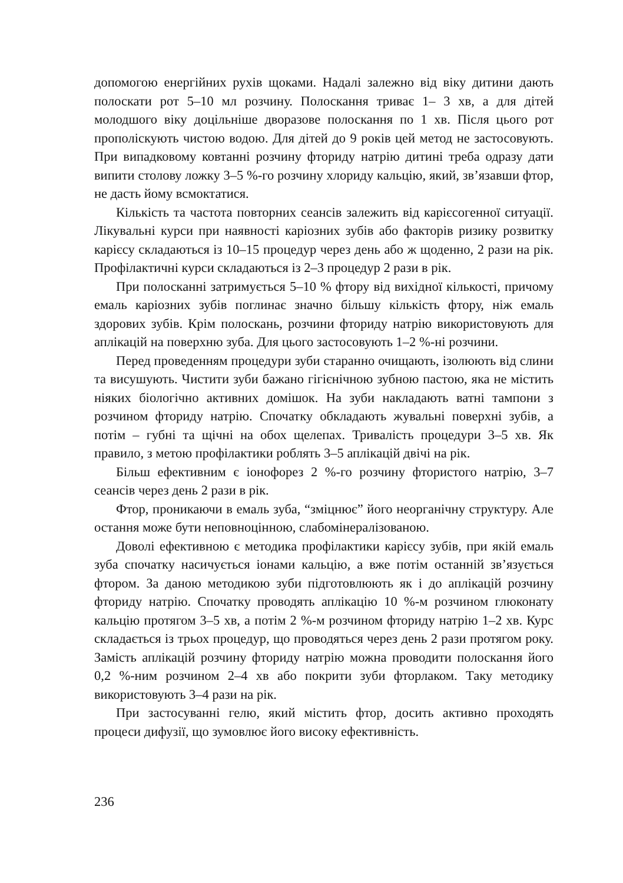допомогою енергійних рухів щоками. Надалі залежно від віку дитини дають полоскати рот 5–10 мл розчину. Полоскання триває 1– 3 хв, а для дітей молодшого віку доцільніше дворазове полоскання по 1 хв. Після цього рот прополіскують чистою водою. Для дітей до 9 років цей метод не застосовують. При випадковому ковтанні розчину фториду натрію дитині треба одразу дати випити столову ложку 3–5 %-го розчину хлориду кальцію, який, зв’язавши фтор, не дасть йому всмоктатися.
Кількість та частота повторних сеансів залежить від карієсогенної ситуації. Лікувальні курси при наявності каріозних зубів або факторів ризику розвитку карієсу складаються із 10–15 процедур через день або ж щоденно, 2 рази на рік. Профілактичні курси складаються із 2–3 процедур 2 рази в рік.
При полосканні затримується 5–10 % фтору від вихідної кількості, причому емаль каріозних зубів поглинає значно більшу кількість фтору, ніж емаль здорових зубів. Крім полоскань, розчини фториду натрію використовують для аплікацій на поверхню зуба. Для цього застосовують 1–2 %-ні розчини.
Перед проведенням процедури зуби старанно очищають, ізолюють від слини та висушують. Чистити зуби бажано гігієнічною зубною пастою, яка не містить ніяких біологічно активних домішок. На зуби накладають ватні тампони з розчином фториду натрію. Спочатку обкладають жувальні поверхні зубів, а потім – губні та щічні на обох щелепах. Тривалість процедури 3–5 хв. Як правило, з метою профілактики роблять 3–5 аплікацій двічі на рік.
Більш ефективним є іонофорез 2 %-го розчину фтористого натрію, 3–7 сеансів через день 2 рази в рік.
Фтор, проникаючи в емаль зуба, “зміцнює” його неорганічну структуру. Але остання може бути неповноцінною, слабомінералізованою.
Доволі ефективною є методика профілактики карієсу зубів, при якій емаль зуба спочатку насичується іонами кальцію, а вже потім останній зв’язується фтором. За даною методикою зуби підготовлюють як і до аплікацій розчину фториду натрію. Спочатку проводять аплікацію 10 %-м розчином глюконату кальцію протягом 3–5 хв, а потім 2 %-м розчином фториду натрію 1–2 хв. Курс складається із трьох процедур, що проводяться через день 2 рази протягом року. Замість аплікацій розчину фториду натрію можна проводити полоскання його 0,2 %-ним розчином 2–4 хв або покрити зуби фторлаком. Таку методику використовують 3–4 рази на рік.
При застосуванні гелю, який містить фтор, досить активно проходять процеси дифузії, що зумовлює його високу ефективність.
236